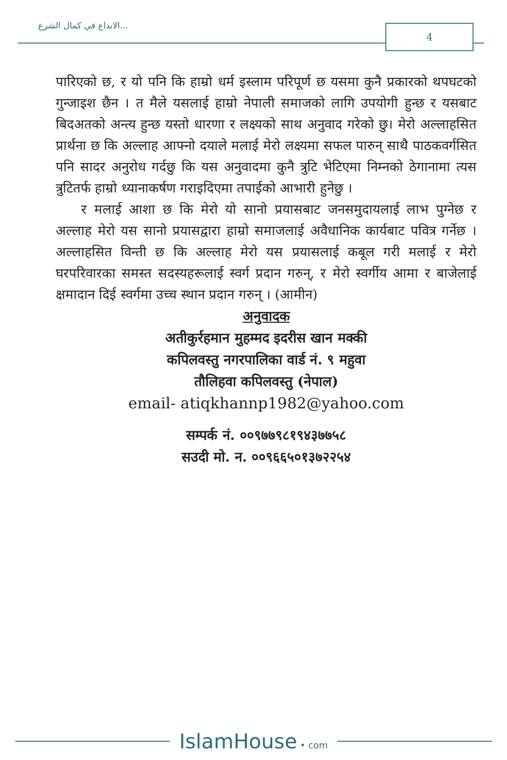الابداع في كمال الشرع... 4
पारिएको छ, र यो पनि कि हाम्रो धर्म इस्लाम परिपूर्ण छ यसमा कुनै प्रकारको थपघटको गुन्जाइश छैन । त मैले यसलाई हाम्रो नेपाली समाजको लागि उपयोगी हुन्छ र यसबाट बिदअतको अन्त्य हुन्छ यस्तो धारणा र लक्ष्यको साथ अनुवाद गरेको छु। मेरो अल्लाहसित प्रार्थना छ कि अल्लाह आफ्नो दयाले मलाई मेरो लक्ष्यमा सफल पारुन् साथै पाठकवर्गसित पनि सादर अनुरोध गर्दछु कि यस अनुवादमा कुनै त्रुटि भेटिएमा निम्नको ठेगानामा त्यस त्रुटितर्फ हाम्रो ध्यानाकर्षण गराइदिएमा तपाईको आभारी हुनेछु ।
र मलाई आशा छ कि मेरो यो सानो प्रयासबाट जनसमुदायलाई लाभ पुग्नेछ र अल्लाह मेरो यस सानो प्रयासद्वारा हाम्रो समाजलाई अवैधानिक कार्यबाट पवित्र गर्नेछ । अल्लाहसित विन्ती छ कि अल्लाह मेरो यस प्रयासलाई कबूल गरी मलाई र मेरो घरपरिवारका समस्त सदस्यहरूलाई स्वर्ग प्रदान गरुन्, र मेरो स्वर्गीय आमा र बाजेलाई क्षमादान दिई स्वर्गमा उच्च स्थान प्रदान गरुन् । (आमीन)
अनुवादक
अतीकुर्रहमान मुहम्मद इदरीस खान मक्की
कपिलवस्तु नगरपालिका वार्ड नं. ९ महुवा
तौलिहवा कपिलवस्तु (नेपाल)
email- atiqkhannp1982@yahoo.com
सम्पर्क नं. ००९७७९८१९४३७७५८
सउदी मो. न. ००९६६५०१३७२२५४
IslamHouse • com